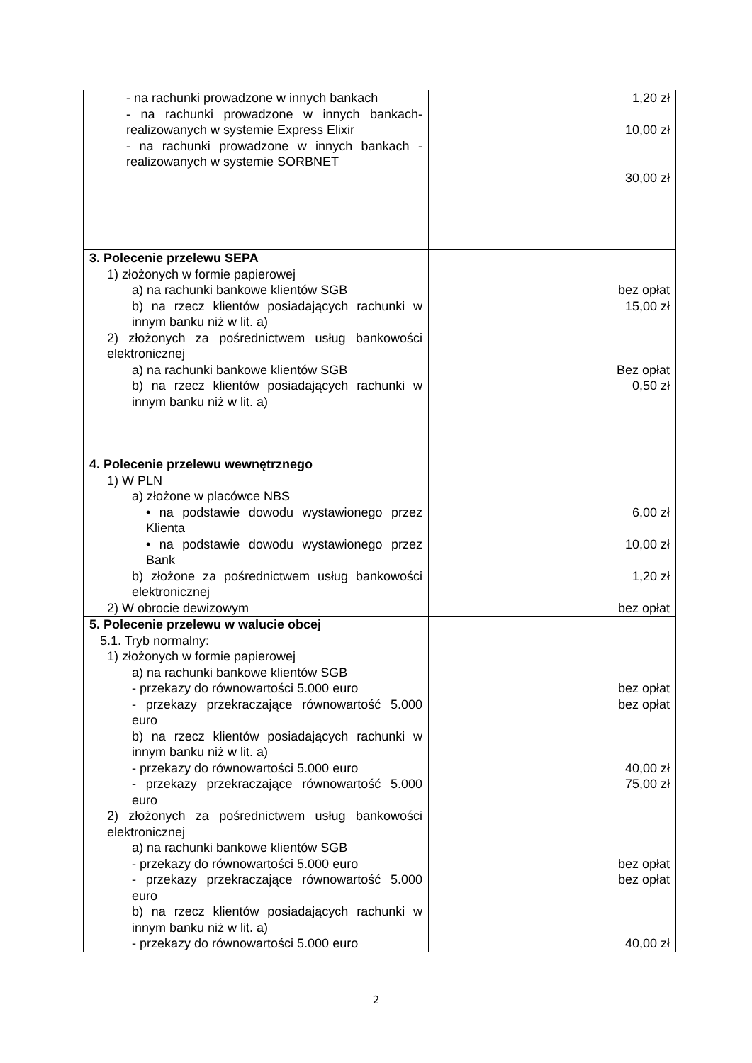| - na rachunki prowadzone w innych bankach - na rachunki prowadzone w innych bankach- realizowanych w systemie Express Elixir - na rachunki prowadzone w innych bankach - realizowanych w systemie SORBNET | 1,20 zł 10,00 zł 30,00 zł |
| 3. Polecenie przelewu SEPA 1) złożonych w formie papierowej a) na rachunki bankowe klientów SGB b) na rzecz klientów posiadających rachunki w innym banku niż w lit. a) 2) złożonych za pośrednictwem usług bankowości elektronicznej a) na rachunki bankowe klientów SGB b) na rzecz klientów posiadających rachunki w innym banku niż w lit. a) | bez opłat 15,00 zł Bez opłat 0,50 zł |
| 4. Polecenie przelewu wewnętrznego 1) W PLN a) złożone w placówce NBS • na podstawie dowodu wystawionego przez Klienta • na podstawie dowodu wystawionego przez Bank b) złożone za pośrednictwem usług bankowości elektronicznej 2) W obrocie dewizowym | 6,00 zł 10,00 zł 1,20 zł bez opłat |
| 5. Polecenie przelewu w walucie obcej 5.1. Tryb normalny: 1) złożonych w formie papierowej a) na rachunki bankowe klientów SGB - przekazy do równowartości 5.000 euro - przekazy przekraczające równowartość 5.000 euro b) na rzecz klientów posiadających rachunki w innym banku niż w lit. a) - przekazy do równowartości 5.000 euro - przekazy przekraczające równowartość 5.000 euro 2) złożonych za pośrednictwem usług bankowości elektronicznej a) na rachunki bankowe klientów SGB - przekazy do równowartości 5.000 euro - przekazy przekraczające równowartość 5.000 euro b) na rzecz klientów posiadających rachunki w innym banku niż w lit. a) - przekazy do równowartości 5.000 euro | bez opłat bez opłat 40,00 zł 75,00 zł bez opłat bez opłat 40,00 zł |
2